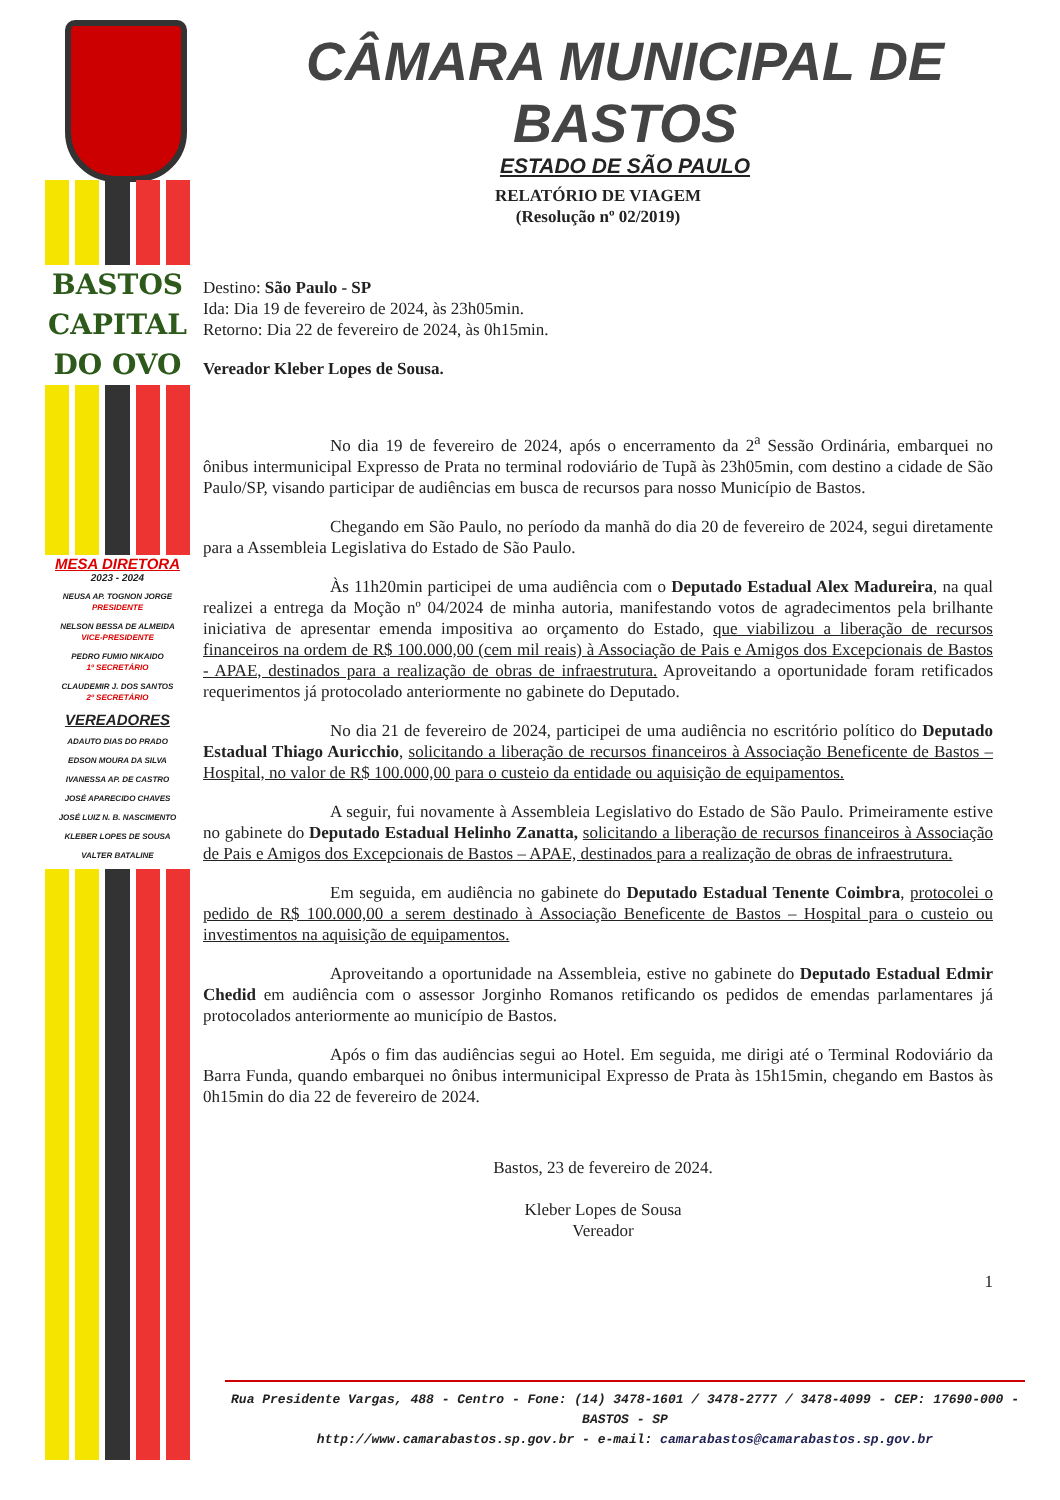BASTOS
CAPITAL
DO OVO
MESA DIRETORA
2023 - 2024
NEUSA AP. TOGNON JORGE
PRESIDENTE
NELSON BESSA DE ALMEIDA
VICE-PRESIDENTE
PEDRO FUMIO NIKAIDO
1º SECRETÁRIO
CLAUDEMIR J. DOS SANTOS
2º SECRETÁRIO
VEREADORES
ADAUTO DIAS DO PRADO
EDSON MOURA DA SILVA
IVANESSA AP. DE CASTRO
JOSÉ APARECIDO CHAVES
JOSÉ LUIZ N. B. NASCIMENTO
KLEBER LOPES DE SOUSA
VALTER BATALINE
CÂMARA MUNICIPAL DE BASTOS
ESTADO DE SÃO PAULO
RELATÓRIO DE VIAGEM
(Resolução nº 02/2019)
Destino: São Paulo - SP
Ida: Dia 19 de fevereiro de 2024, às 23h05min.
Retorno: Dia 22 de fevereiro de 2024, às 0h15min.
Vereador Kleber Lopes de Sousa.
No dia 19 de fevereiro de 2024, após o encerramento da 2<sup>a</sup> Sessão Ordinária, embarquei no ônibus intermunicipal Expresso de Prata no terminal rodoviário de Tupã às 23h05min, com destino a cidade de São Paulo/SP, visando participar de audiências em busca de recursos para nosso Município de Bastos.
Chegando em São Paulo, no período da manhã do dia 20 de fevereiro de 2024, segui diretamente para a Assembleia Legislativa do Estado de São Paulo.
Às 11h20min participei de uma audiência com o Deputado Estadual Alex Madureira, na qual realizei a entrega da Moção nº 04/2024 de minha autoria, manifestando votos de agradecimentos pela brilhante iniciativa de apresentar emenda impositiva ao orçamento do Estado, que viabilizou a liberação de recursos financeiros na ordem de R$ 100.000,00 (cem mil reais) à Associação de Pais e Amigos dos Excepcionais de Bastos - APAE, destinados para a realização de obras de infraestrutura. Aproveitando a oportunidade foram retificados requerimentos já protocolado anteriormente no gabinete do Deputado.
No dia 21 de fevereiro de 2024, participei de uma audiência no escritório político do Deputado Estadual Thiago Auricchio, solicitando a liberação de recursos financeiros à Associação Beneficente de Bastos – Hospital, no valor de R$ 100.000,00 para o custeio da entidade ou aquisição de equipamentos.
A seguir, fui novamente à Assembleia Legislativo do Estado de São Paulo. Primeiramente estive no gabinete do Deputado Estadual Helinho Zanatta, solicitando a liberação de recursos financeiros à Associação de Pais e Amigos dos Excepcionais de Bastos – APAE, destinados para a realização de obras de infraestrutura.
Em seguida, em audiência no gabinete do Deputado Estadual Tenente Coimbra, protocolei o pedido de R$ 100.000,00 a serem destinado à Associação Beneficente de Bastos – Hospital para o custeio ou investimentos na aquisição de equipamentos.
Aproveitando a oportunidade na Assembleia, estive no gabinete do Deputado Estadual Edmir Chedid em audiência com o assessor Jorginho Romanos retificando os pedidos de emendas parlamentares já protocolados anteriormente ao município de Bastos.
Após o fim das audiências segui ao Hotel. Em seguida, me dirigi até o Terminal Rodoviário da Barra Funda, quando embarquei no ônibus intermunicipal Expresso de Prata às 15h15min, chegando em Bastos às 0h15min do dia 22 de fevereiro de 2024.
Bastos, 23 de fevereiro de 2024.
Kleber Lopes de Sousa
Vereador
1
Rua Presidente Vargas, 488 - Centro - Fone: (14) 3478-1601 / 3478-2777 / 3478-4099 - CEP: 17690-000 - BASTOS - SP
http://www.camarabastos.sp.gov.br - e-mail: camarabastos@camarabastos.sp.gov.br